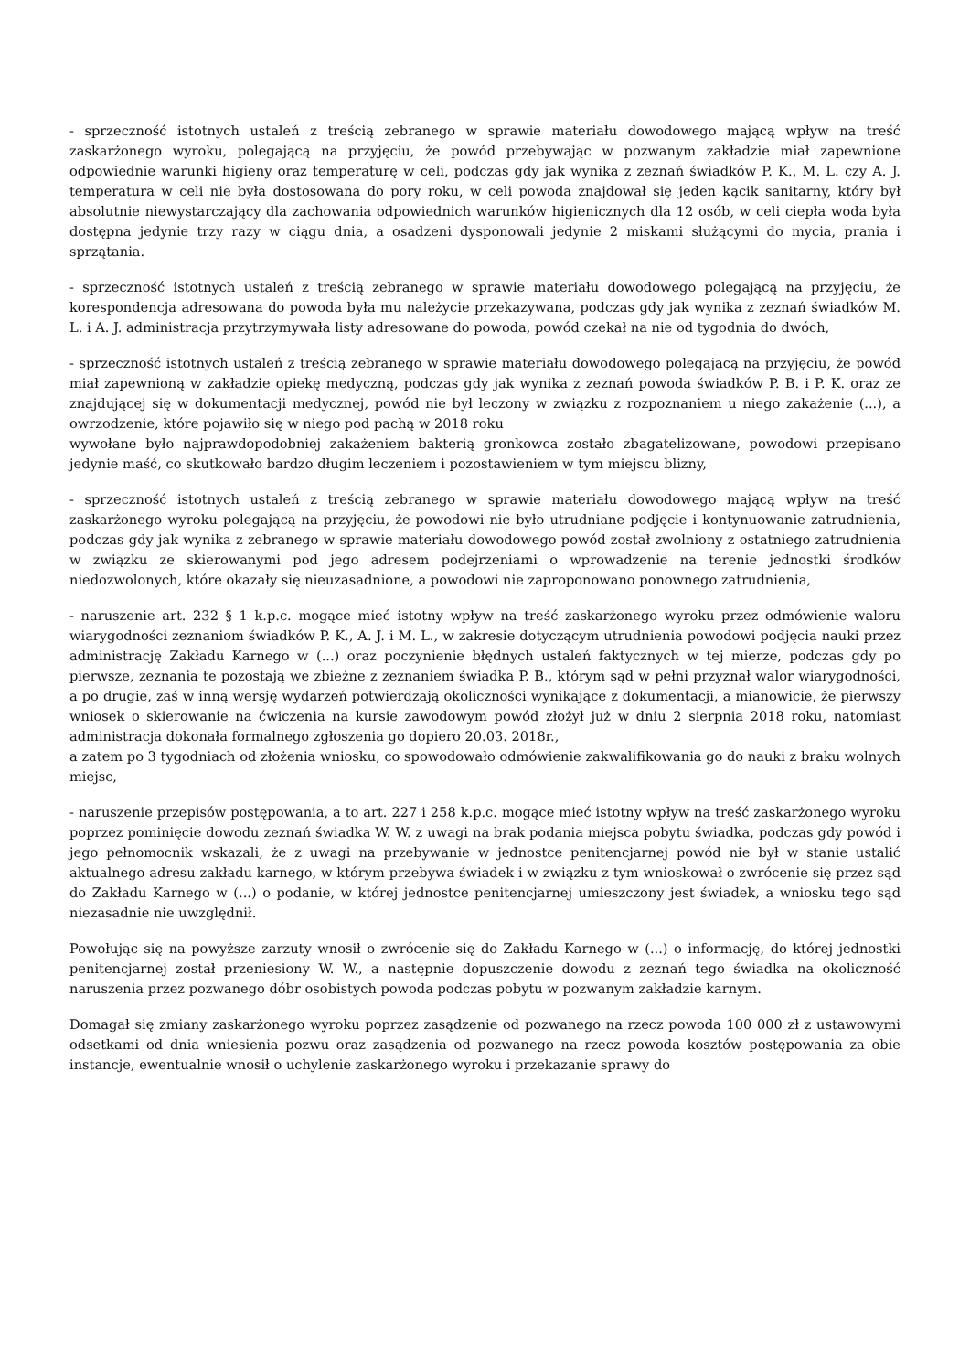- sprzeczność istotnych ustaleń z treścią zebranego w sprawie materiału dowodowego mającą wpływ na treść zaskarżonego wyroku, polegającą na przyjęciu, że powód przebywając w pozwanym zakładzie miał zapewnione odpowiednie warunki higieny oraz temperaturę w celi, podczas gdy jak wynika z zeznań świadków P. K., M. L. czy A. J. temperatura w celi nie była dostosowana do pory roku, w celi powoda znajdował się jeden kącik sanitarny, który był absolutnie niewystarczający dla zachowania odpowiednich warunków higienicznych dla 12 osób, w celi ciepła woda była dostępna jedynie trzy razy w ciągu dnia, a osadzeni dysponowali jedynie 2 miskami służącymi do mycia, prania i sprzątania.
- sprzeczność istotnych ustaleń z treścią zebranego w sprawie materiału dowodowego polegającą na przyjęciu, że korespondencja adresowana do powoda była mu należycie przekazywana, podczas gdy jak wynika z zeznań świadków M. L. i A. J. administracja przytrzymywała listy adresowane do powoda, powód czekał na nie od tygodnia do dwóch,
- sprzeczność istotnych ustaleń z treścią zebranego w sprawie materiału dowodowego polegającą na przyjęciu, że powód miał zapewnioną w zakładzie opiekę medyczną, podczas gdy jak wynika z zeznań powoda świadków P. B. i P. K. oraz ze znajdującej się w dokumentacji medycznej, powód nie był leczony w związku z rozpoznaniem u niego zakażenie (...), a owrzodzenie, które pojawiło się w niego pod pachą w 2018 roku
wywołane było najprawdopodobniej zakażeniem bakterią gronkowca zostało zbagatelizowane, powodowi przepisano jedynie maść, co skutkowało bardzo długim leczeniem i pozostawieniem w tym miejscu blizny,
- sprzeczność istotnych ustaleń z treścią zebranego w sprawie materiału dowodowego mającą wpływ na treść zaskarżonego wyroku polegającą na przyjęciu, że powodowi nie było utrudniane podjęcie i kontynuowanie zatrudnienia, podczas gdy jak wynika z zebranego w sprawie materiału dowodowego powód został zwolniony z ostatniego zatrudnienia w związku ze skierowanymi pod jego adresem podejrzeniami o wprowadzenie na terenie jednostki środków niedozwolonych, które okazały się nieuzasadnione, a powodowi nie zaproponowano ponownego zatrudnienia,
- naruszenie art. 232 § 1 k.p.c. mogące mieć istotny wpływ na treść zaskarżonego wyroku przez odmówienie waloru wiarygodności zeznaniom świadków P. K., A. J. i M. L., w zakresie dotyczącym utrudnienia powodowi podjęcia nauki przez administrację Zakładu Karnego w (...) oraz poczynienie błędnych ustaleń faktycznych w tej mierze, podczas gdy po pierwsze, zeznania te pozostają we zbieżne z zeznaniem świadka P. B., którym sąd w pełni przyznał walor wiarygodności, a po drugie, zaś w inną wersję wydarzeń potwierdzają okoliczności wynikające z dokumentacji, a mianowicie, że pierwszy wniosek o skierowanie na ćwiczenia na kursie zawodowym powód złożył już w dniu 2 sierpnia 2018 roku, natomiast administracja dokonała formalnego zgłoszenia go dopiero 20.03. 2018r.,
a zatem po 3 tygodniach od złożenia wniosku, co spowodowało odmówienie zakwalifikowania go do nauki z braku wolnych miejsc,
- naruszenie przepisów postępowania, a to art. 227 i 258 k.p.c. mogące mieć istotny wpływ na treść zaskarżonego wyroku poprzez pominięcie dowodu zeznań świadka W. W. z uwagi na brak podania miejsca pobytu świadka, podczas gdy powód i jego pełnomocnik wskazali, że z uwagi na przebywanie w jednostce penitencjarnej powód nie był w stanie ustalić aktualnego adresu zakładu karnego, w którym przebywa świadek i w związku z tym wnioskował o zwrócenie się przez sąd do Zakładu Karnego w (...) o podanie, w której jednostce penitencjarnej umieszczony jest świadek, a wniosku tego sąd niezasadnie nie uwzględnił.
Powołując się na powyższe zarzuty wnosił o zwrócenie się do Zakładu Karnego w (...) o informację, do której jednostki penitencjarnej został przeniesiony W. W., a następnie dopuszczenie dowodu z zeznań tego świadka na okoliczność naruszenia przez pozwanego dóbr osobistych powoda podczas pobytu w pozwanym zakładzie karnym.
Domagał się zmiany zaskarżonego wyroku poprzez zasądzenie od pozwanego na rzecz powoda 100 000 zł z ustawowymi odsetkami od dnia wniesienia pozwu oraz zasądzenia od pozwanego na rzecz powoda kosztów postępowania za obie instancje, ewentualnie wnosił o uchylenie zaskarżonego wyroku i przekazanie sprawy do